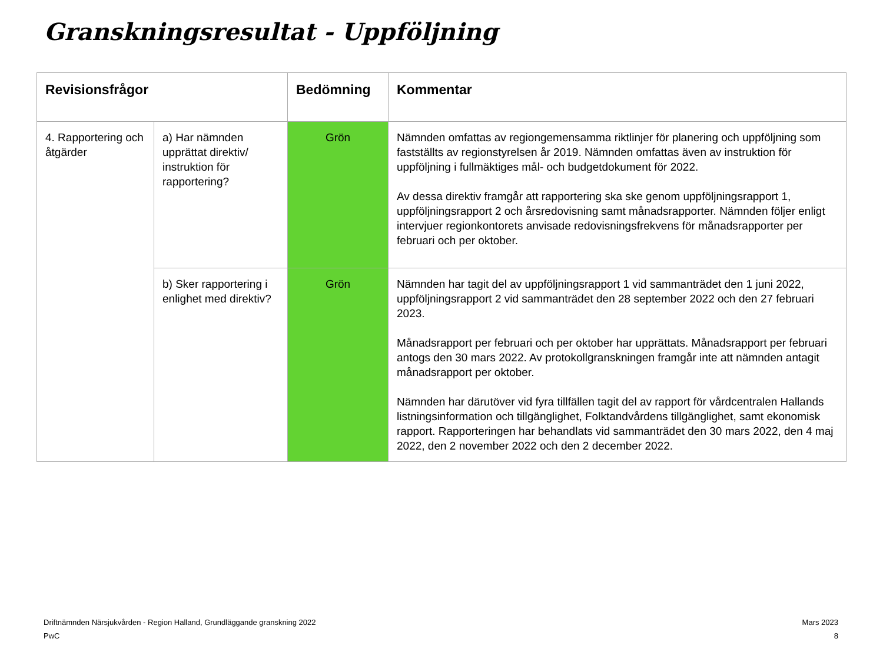Granskningsresultat - Uppföljning
| Revisionsfrågor | | Bedömning | Kommentar |
| --- | --- | --- | --- |
| 4. Rapportering och åtgärder | a) Har nämnden upprättat direktiv/ instruktion för rapportering? | Grön | Nämnden omfattas av regiongemensamma riktlinjer för planering och uppföljning som fastställts av regionstyrelsen år 2019. Nämnden omfattas även av instruktion för uppföljning i fullmäktiges mål- och budgetdokument för 2022. Av dessa direktiv framgår att rapportering ska ske genom uppföljningsrapport 1, uppföljningsrapport 2 och årsredovisning samt månadsrapporter. Nämnden följer enligt intervjuer regionkontorets anvisade redovisningsfrekvens för månadsrapporter per februari och per oktober. |
| | b) Sker rapportering i enlighet med direktiv? | Grön | Nämnden har tagit del av uppföljningsrapport 1 vid sammanträdet den 1 juni 2022, uppföljningsrapport 2 vid sammanträdet den 28 september 2022 och den 27 februari 2023. Månadsrapport per februari och per oktober har upprättats. Månadsrapport per februari antogs den 30 mars 2022. Av protokollgranskningen framgår inte att nämnden antagit månadsrapport per oktober. Nämnden har därutöver vid fyra tillfällen tagit del av rapport för vårdcentralen Hallands listningsinformation och tillgänglighet, Folktandvårdens tillgänglighet, samt ekonomisk rapport. Rapporteringen har behandlats vid sammanträdet den 30 mars 2022, den 4 maj 2022, den 2 november 2022 och den 2 december 2022. |
Driftnämnden Närsjukvården - Region Halland, Grundläggande granskning 2022
PwC
Mars 2023
8